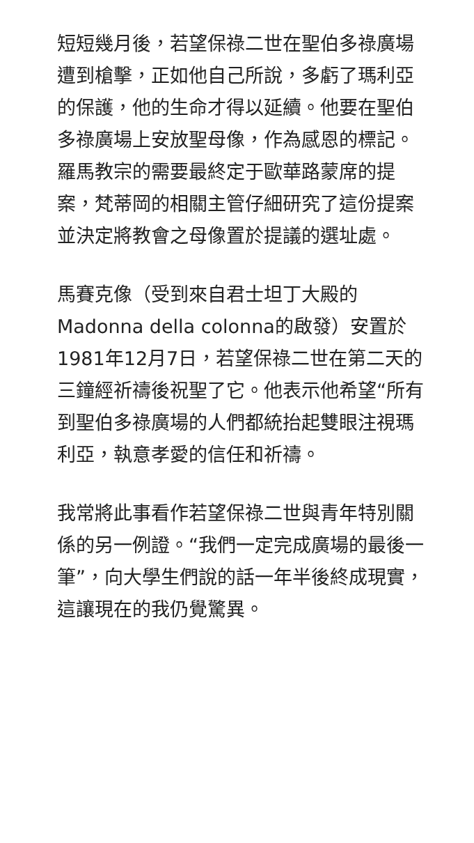短短幾月後，若望保祿二世在聖伯多祿廣場遭到槍擊，正如他自己所說，多虧了瑪利亞的保護，他的生命才得以延續。他要在聖伯多祿廣場上安放聖母像，作為感恩的標記。羅馬教宗的需要最終定于歐華路蒙席的提案，梵蒂岡的相關主管仔細研究了這份提案並決定將教會之母像置於提議的選址處。
馬賽克像（受到來自君士坦丁大殿的Madonna della colonna的啟發）安置於1981年12月7日，若望保祿二世在第二天的三鐘經祈禱後祝聖了它。他表示他希望“所有到聖伯多祿廣場的人們都統抬起雙眼注視瑪利亞，執意孝愛的信任和祈禱。
我常將此事看作若望保祿二世與青年特別關係的另一例證。“我們一定完成廣場的最後一筆”，向大學生們說的話一年半後終成現實，這讓現在的我仍覺驚異。